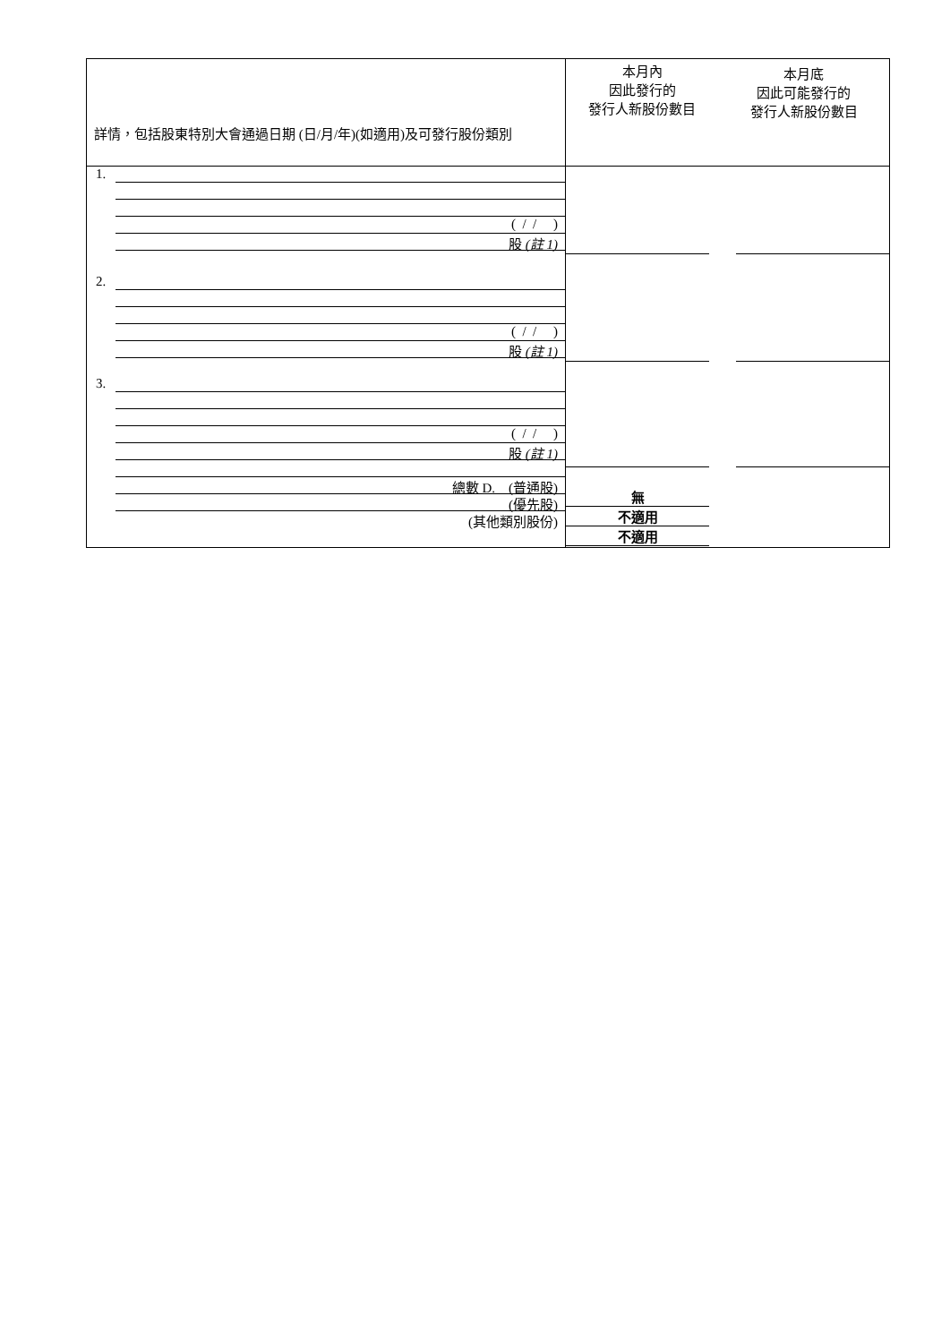| 詳情，包括股東特別大會通過日期 (日/月/年)(如適用)及可發行股份類別 | 本月內 因此發行的 發行人新股份數目 | 本月底 因此可能發行的 發行人新股份數目 |
| 1. ( / / ) 股 (註 1) 2. ( / / ) 股 (註 1) 3. ( / / ) 股 (註 1) 總數 D. (普通股) (優先股) (其他類別股份) | 無 不適用 不適用 | |